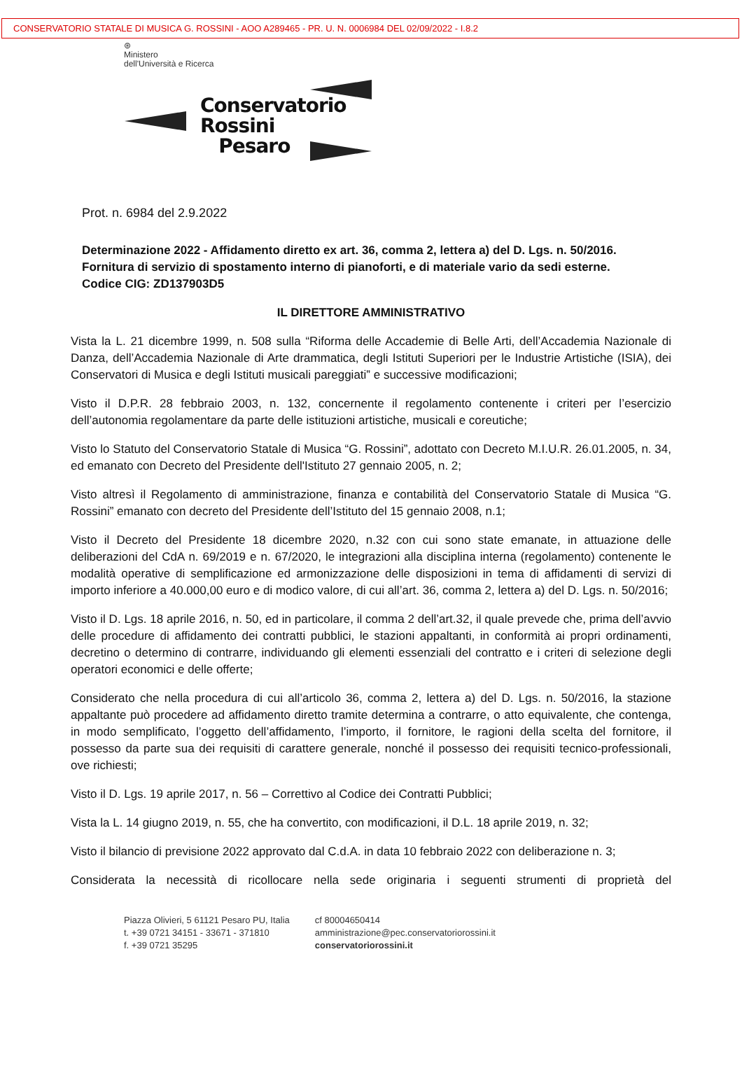CONSERVATORIO STATALE DI MUSICA G. ROSSINI - AOO A289465 - PR. U. N. 0006984 DEL 02/09/2022 - I.8.2
⊛
Ministero
dell'Università e Ricerca
Conservatorio
Rossini
Pesaro
Prot. n. 6984 del 2.9.2022
Determinazione 2022 - Affidamento diretto ex art. 36, comma 2, lettera a) del D. Lgs. n. 50/2016.
Fornitura di servizio di spostamento interno di pianoforti, e di materiale vario da sedi esterne.
Codice CIG: ZD137903D5
IL DIRETTORE AMMINISTRATIVO
Vista la L. 21 dicembre 1999, n. 508 sulla “Riforma delle Accademie di Belle Arti, dell’Accademia Nazionale di Danza, dell’Accademia Nazionale di Arte drammatica, degli Istituti Superiori per le Industrie Artistiche (ISIA), dei Conservatori di Musica e degli Istituti musicali pareggiati” e successive modificazioni;
Visto il D.P.R. 28 febbraio 2003, n. 132, concernente il regolamento contenente i criteri per l’esercizio dell’autonomia regolamentare da parte delle istituzioni artistiche, musicali e coreutiche;
Visto lo Statuto del Conservatorio Statale di Musica “G. Rossini”, adottato con Decreto M.I.U.R. 26.01.2005, n. 34, ed emanato con Decreto del Presidente dell'Istituto 27 gennaio 2005, n. 2;
Visto altresì il Regolamento di amministrazione, finanza e contabilità del Conservatorio Statale di Musica “G. Rossini” emanato con decreto del Presidente dell’Istituto del 15 gennaio 2008, n.1;
Visto il Decreto del Presidente 18 dicembre 2020, n.32 con cui sono state emanate, in attuazione delle deliberazioni del CdA n. 69/2019 e n. 67/2020, le integrazioni alla disciplina interna (regolamento) contenente le modalità operative di semplificazione ed armonizzazione delle disposizioni in tema di affidamenti di servizi di importo inferiore a 40.000,00 euro e di modico valore, di cui all’art. 36, comma 2, lettera a) del D. Lgs. n. 50/2016;
Visto il D. Lgs. 18 aprile 2016, n. 50, ed in particolare, il comma 2 dell’art.32, il quale prevede che, prima dell’avvio delle procedure di affidamento dei contratti pubblici, le stazioni appaltanti, in conformità ai propri ordinamenti, decretino o determino di contrarre, individuando gli elementi essenziali del contratto e i criteri di selezione degli operatori economici e delle offerte;
Considerato che nella procedura di cui all’articolo 36, comma 2, lettera a) del D. Lgs. n. 50/2016, la stazione appaltante può procedere ad affidamento diretto tramite determina a contrarre, o atto equivalente, che contenga, in modo semplificato, l’oggetto dell’affidamento, l’importo, il fornitore, le ragioni della scelta del fornitore, il possesso da parte sua dei requisiti di carattere generale, nonché il possesso dei requisiti tecnico-professionali, ove richiesti;
Visto il D. Lgs. 19 aprile 2017, n. 56 – Correttivo al Codice dei Contratti Pubblici;
Vista la L. 14 giugno 2019, n. 55, che ha convertito, con modificazioni, il D.L. 18 aprile 2019, n. 32;
Visto il bilancio di previsione 2022 approvato dal C.d.A. in data 10 febbraio 2022 con deliberazione n. 3;
Considerata la necessità di ricollocare nella sede originaria i seguenti strumenti di proprietà del
Piazza Olivieri, 5 61121 Pesaro PU, Italia
t. +39 0721 34151 - 33671 - 371810
f. +39 0721 35295
cf 80004650414
amministrazione@pec.conservatoriorossini.it
conservatoriorossini.it